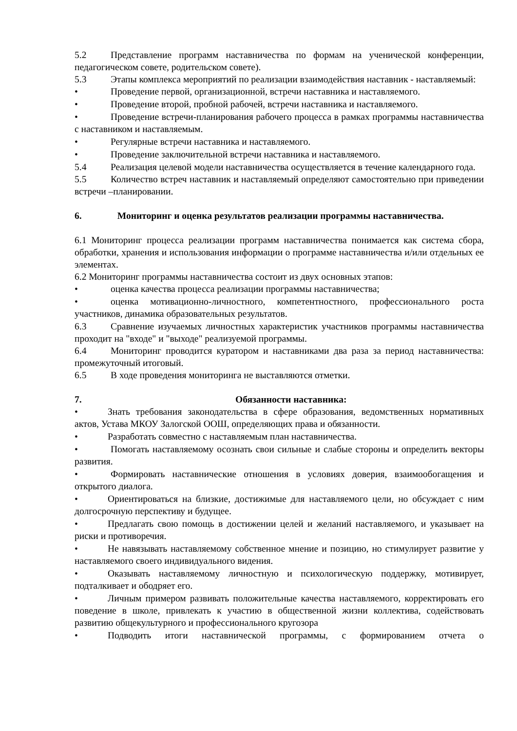5.2 Представление программ наставничества по формам на ученической конференции, педагогическом совете, родительском совете).
5.3 Этапы комплекса мероприятий по реализации взаимодействия наставник - наставляемый:
• Проведение первой, организационной, встречи наставника и наставляемого.
• Проведение второй, пробной рабочей, встречи наставника и наставляемого.
• Проведение встречи-планирования рабочего процесса в рамках программы наставничества с наставником и наставляемым.
• Регулярные встречи наставника и наставляемого.
• Проведение заключительной встречи наставника и наставляемого.
5.4 Реализация целевой модели наставничества осуществляется в течение календарного года.
5.5 Количество встреч наставник и наставляемый определяют самостоятельно при приведении встречи –планировании.
6. Мониторинг и оценка результатов реализации программы наставничества.
6.1 Мониторинг процесса реализации программ наставничества понимается как система сбора, обработки, хранения и использования информации о программе наставничества и/или отдельных ее элементах.
6.2 Мониторинг программы наставничества состоит из двух основных этапов:
• оценка качества процесса реализации программы наставничества;
• оценка мотивационно-личностного, компетентностного, профессионального роста участников, динамика образовательных результатов.
6.3 Сравнение изучаемых личностных характеристик участников программы наставничества проходит на "входе" и "выходе" реализуемой программы.
6.4 Мониторинг проводится куратором и наставниками два раза за период наставничества: промежуточный итоговый.
6.5 В ходе проведения мониторинга не выставляются отметки.
7. Обязанности наставника:
• Знать требования законодательства в сфере образования, ведомственных нормативных актов, Устава МКОУ Залогской ООШ, определяющих права и обязанности.
• Разработать совместно с наставляемым план наставничества.
• Помогать наставляемому осознать свои сильные и слабые стороны и определить векторы развития.
• Формировать наставнические отношения в условиях доверия, взаимообогащения и открытого диалога.
• Ориентироваться на близкие, достижимые для наставляемого цели, но обсуждает с ним долгосрочную перспективу и будущее.
• Предлагать свою помощь в достижении целей и желаний наставляемого, и указывает на риски и противоречия.
• Не навязывать наставляемому собственное мнение и позицию, но стимулирует развитие у наставляемого своего индивидуального видения.
• Оказывать наставляемому личностную и психологическую поддержку, мотивирует, подталкивает и ободряет его.
• Личным примером развивать положительные качества наставляемого, корректировать его поведение в школе, привлекать к участию в общественной жизни коллектива, содействовать развитию общекультурного и профессионального кругозора
• Подводить итоги наставнической программы, с формированием отчета о